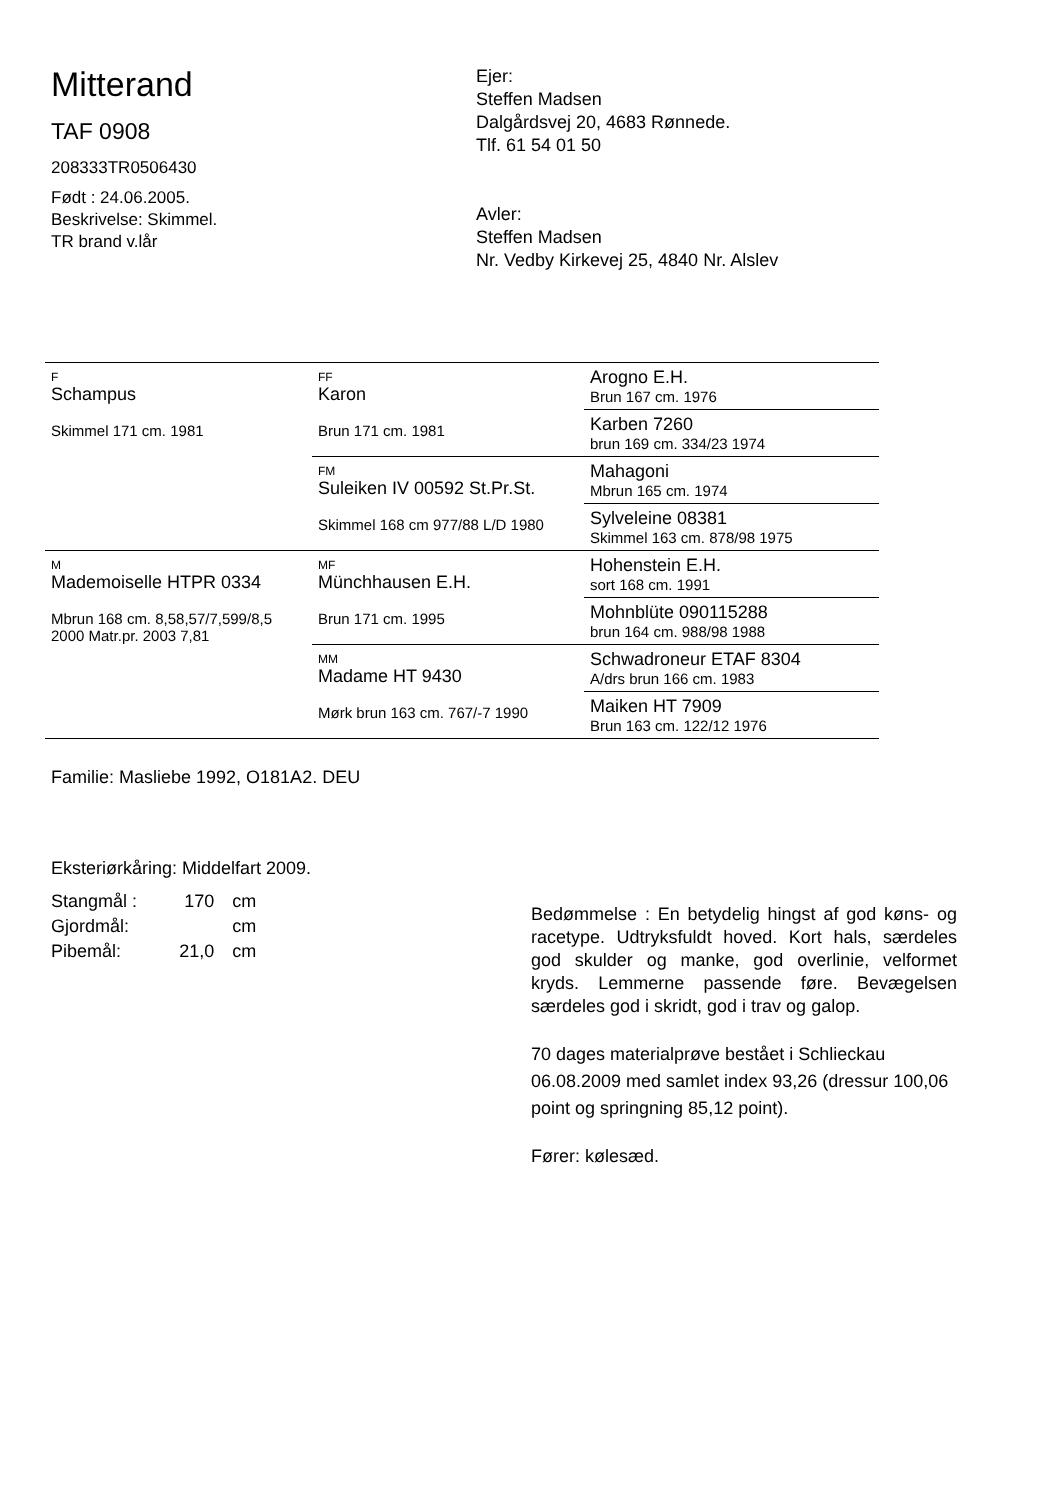Mitterand
TAF 0908
208333TR0506430
Født : 24.06.2005.
Beskrivelse: Skimmel.
TR brand v.lår
Ejer:
Steffen Madsen
Dalgårdsvej 20, 4683 Rønnede.
Tlf. 61 54 01 50
Avler:
Steffen Madsen
Nr. Vedby Kirkevej 25, 4840 Nr. Alslev
| F Schampus Skimmel 171 cm. 1981 | FF Karon Brun 171 cm. 1981 | Arogno E.H. Brun 167 cm. 1976 |
| | | Karben 7260 brun 169 cm. 334/23 1974 |
| | FM Suleiken IV 00592 St.Pr.St. Skimmel 168 cm 977/88 L/D 1980 | Mahagoni Mbrun 165 cm. 1974 |
| | | Sylveleine 08381 Skimmel 163 cm. 878/98 1975 |
| M Mademoiselle HTPR 0334 Mbrun 168 cm. 8,58,57/7,599/8,5 2000 Matr.pr. 2003 7,81 | MF Münchhausen E.H. Brun 171 cm. 1995 | Hohenstein E.H. sort 168 cm. 1991 |
| | | Mohnblüte 090115288 brun 164 cm. 988/98 1988 |
| | MM Madame HT 9430 Mørk brun 163 cm. 767/-7 1990 | Schwadroneur ETAF 8304 A/drs brun 166 cm. 1983 |
| | | Maiken HT 7909 Brun 163 cm. 122/12 1976 |
Familie: Masliebe 1992, O181A2. DEU
Eksteriørkåring: Middelfart 2009.
| Stangmål : | 170 | cm |
| Gjordmål: | | cm |
| Pibemål: | 21,0 | cm |
Bedømmelse : En betydelig hingst af god køns- og racetype. Udtryksfuldt hoved. Kort hals, særdeles god skulder og manke, god overlinie, velformet kryds. Lemmerne passende føre. Bevægelsen særdeles god i skridt, god i trav og galop.
70 dages materialprøve bestået i Schlieckau 06.08.2009 med samlet index 93,26 (dressur 100,06 point og springning 85,12 point).
Fører: kølesæd.